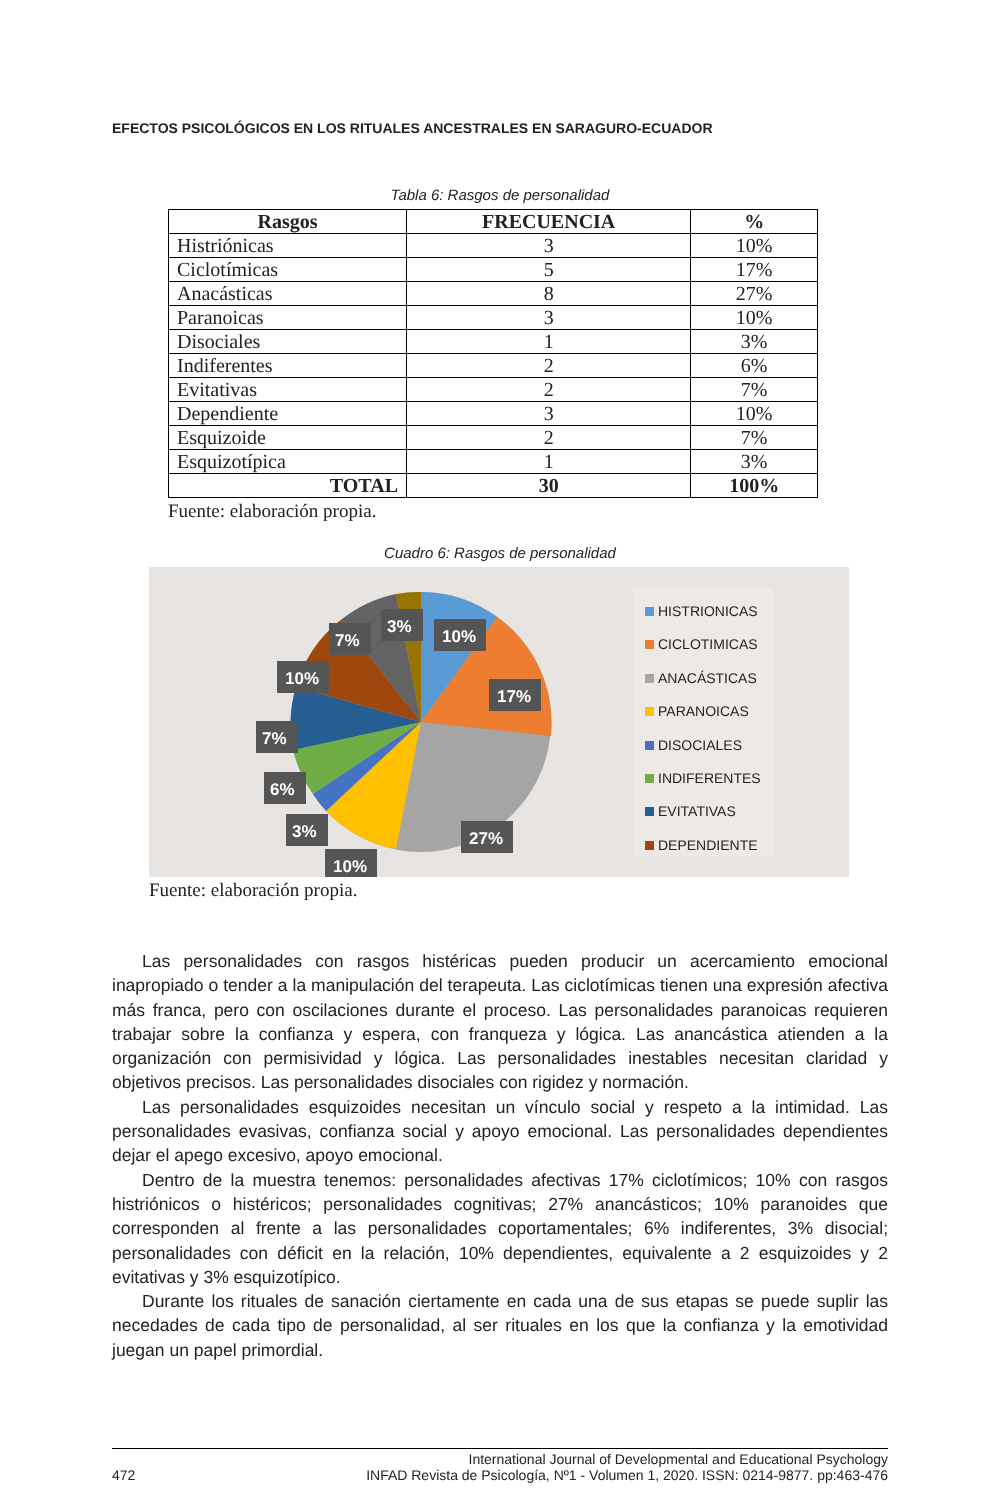EFECTOS PSICOLÓGICOS EN LOS RITUALES ANCESTRALES EN SARAGURO-ECUADOR
Tabla 6: Rasgos de personalidad
| Rasgos | FRECUENCIA | % |
| --- | --- | --- |
| Histriónicas | 3 | 10% |
| Ciclotímicas | 5 | 17% |
| Anacásticas | 8 | 27% |
| Paranoicas | 3 | 10% |
| Disociales | 1 | 3% |
| Indiferentes | 2 | 6% |
| Evitativas | 2 | 7% |
| Dependiente | 3 | 10% |
| Esquizoide | 2 | 7% |
| Esquizotípica | 1 | 3% |
| TOTAL | 30 | 100% |
Fuente: elaboración propia.
Cuadro 6: Rasgos de personalidad
10%
17%
27%
10%
3%
6%
7%
10%
7%
3%
HISTRIONICAS
CICLOTIMICAS
ANACÁSTICAS
PARANOICAS
DISOCIALES
INDIFERENTES
EVITATIVAS
DEPENDIENTE
Fuente: elaboración propia.
Las personalidades con rasgos histéricas pueden producir un acercamiento emocional inapropiado o tender a la manipulación del terapeuta. Las ciclotímicas tienen una expresión afectiva más franca, pero con oscilaciones durante el proceso. Las personalidades paranoicas requieren trabajar sobre la confianza y espera, con franqueza y lógica. Las anancástica atienden a la organización con permisividad y lógica. Las personalidades inestables necesitan claridad y objetivos precisos. Las personalidades disociales con rigidez y normación.
Las personalidades esquizoides necesitan un vínculo social y respeto a la intimidad. Las personalidades evasivas, confianza social y apoyo emocional. Las personalidades dependientes dejar el apego excesivo, apoyo emocional.
Dentro de la muestra tenemos: personalidades afectivas 17% ciclotímicos; 10% con rasgos histriónicos o histéricos; personalidades cognitivas; 27% anancásticos; 10% paranoides que corresponden al frente a las personalidades coportamentales; 6% indiferentes, 3% disocial; personalidades con déficit en la relación, 10% dependientes, equivalente a 2 esquizoides y 2 evitativas y 3% esquizotípico.
Durante los rituales de sanación ciertamente en cada una de sus etapas se puede suplir las necedades de cada tipo de personalidad, al ser rituales en los que la confianza y la emotividad juegan un papel primordial.
472
International Journal of Developmental and Educational Psychology
INFAD Revista de Psicología, Nº1 - Volumen 1, 2020. ISSN: 0214-9877. pp:463-476